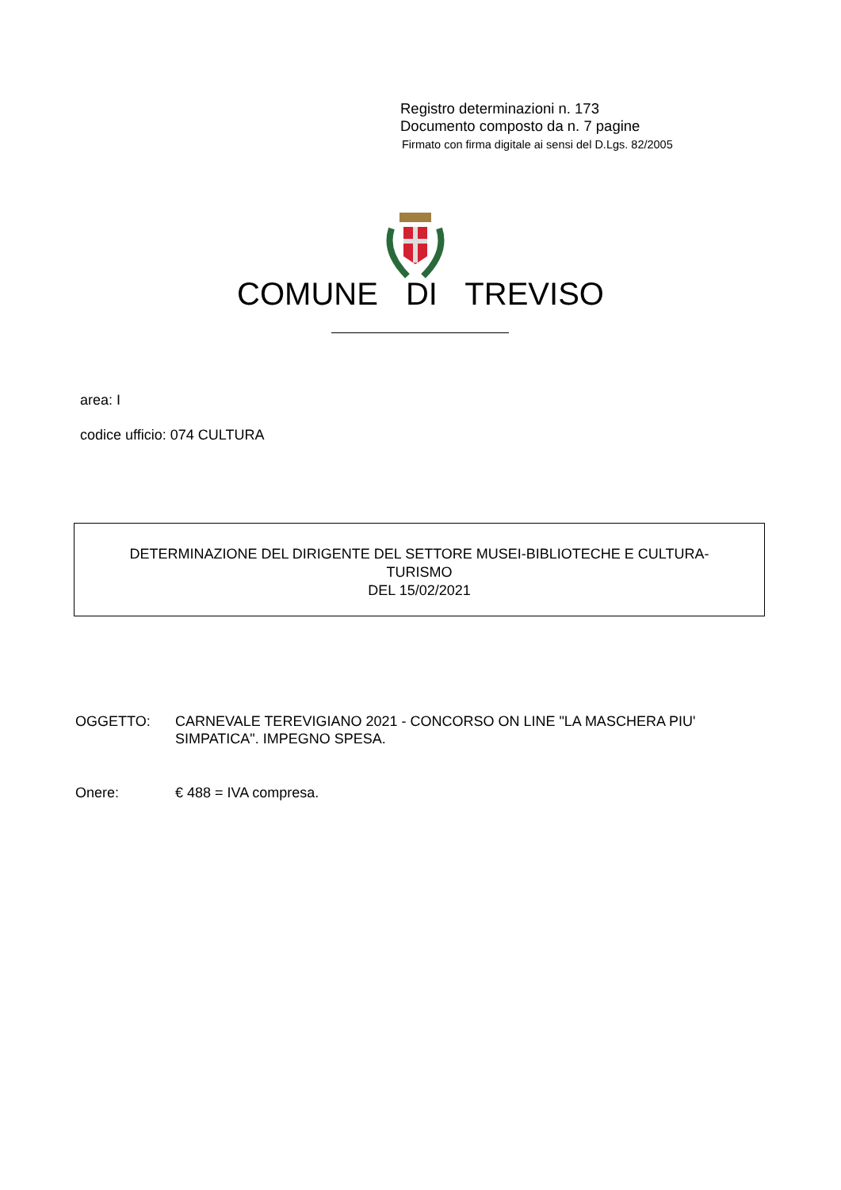Registro determinazioni n. 173
Documento composto da n. 7 pagine
Firmato con firma digitale ai sensi del D.Lgs. 82/2005
COMUNE DI TREVISO
area: I
codice ufficio: 074 CULTURA
DETERMINAZIONE DEL DIRIGENTE DEL SETTORE MUSEI-BIBLIOTECHE E CULTURA-
TURISMO
DEL 15/02/2021
OGGETTO: CARNEVALE TEREVIGIANO 2021 - CONCORSO ON LINE "LA MASCHERA PIU' SIMPATICA". IMPEGNO SPESA.
Onere: € 488 = IVA compresa.